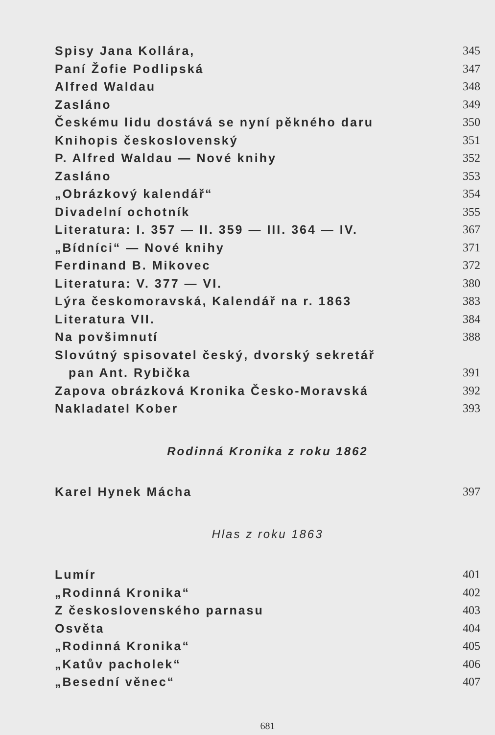Spisy Jana Kollára, 345
Paní Žofie Podlipská 347
Alfred Waldau 348
Zasláno 349
Českému lidu dostává se nyní pěkného daru 350
Knihopis československý 351
P. Alfred Waldau — Nové knihy 352
Zasláno 353
„Obrázkový kalendář“354
Divadelní ochotník 355
Literatura: I. 357 — II. 359 — III. 364 — IV. 367
„Bídníci“ — Nové knihy 371
Ferdinand B. Mikovec 372
Literatura: V. 377 — VI. 380
Lýra českomoravská, Kalendář na r. 1863 383
Literatura VII. 384
Na povšimnutí 388
Slovútný spisovatel český, dvorský sekretář
pan Ant. Rybička 391
Zapova obrázková Kronika Česko-Moravská 392
Nakladatel Kober 393
Rodinná Kronika z roku 1862
Karel Hynek Mácha 397
Hlas z roku 1863
Lumír 401
„Rodinná Kronika“402
Z československého parnasu 403
Osvěta 404
„Rodinná Kronika“405
„Katův pacholek“406
„Besední věnec“407
681